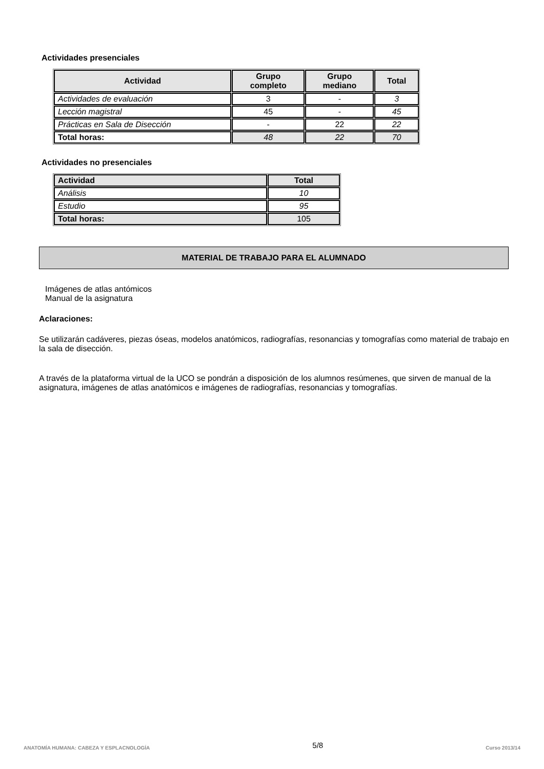Actividades presenciales
| Actividad | Grupo completo | Grupo mediano | Total |
| --- | --- | --- | --- |
| Actividades de evaluación | 3 | - | 3 |
| Lección magistral | 45 | - | 45 |
| Prácticas en Sala de Disección | - | 22 | 22 |
| Total horas: | 48 | 22 | 70 |
Actividades no presenciales
| Actividad | Total |
| --- | --- |
| Análisis | 10 |
| Estudio | 95 |
| Total horas: | 105 |
MATERIAL DE TRABAJO PARA EL ALUMNADO
Imágenes de atlas antómicos
Manual de la asignatura
Aclaraciones:
Se utilizarán cadáveres, piezas óseas, modelos anatómicos, radiografías, resonancias y tomografías como material de trabajo en la sala de disección.
A través de la plataforma virtual de la UCO se pondrán a disposición de los alumnos resúmenes, que sirven de manual de la asignatura, imágenes de atlas anatómicos e imágenes de radiografías, resonancias y tomografías.
ANATOMÍA HUMANA: CABEZA Y ESPLACNOLOGÍA 5/8 Curso 2013/14